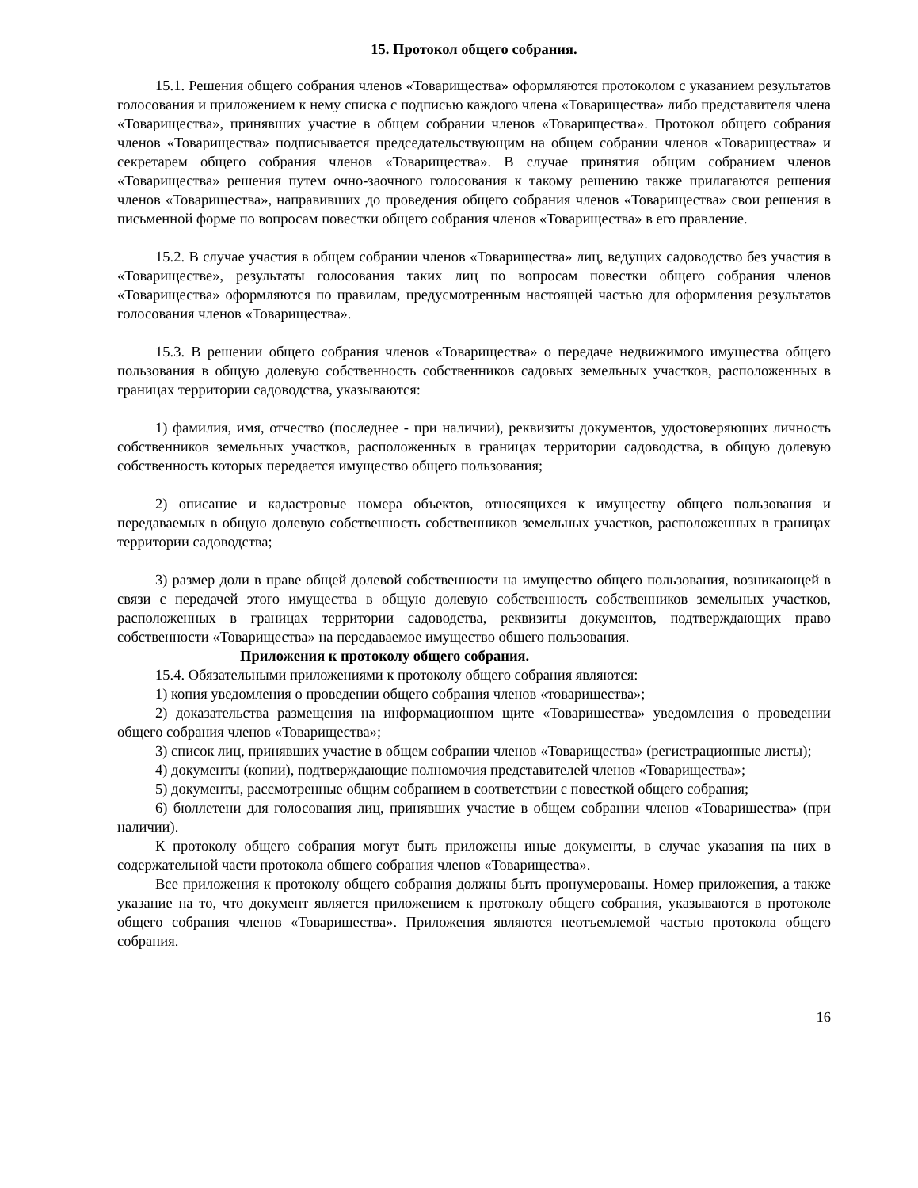15. Протокол общего собрания.
15.1. Решения общего собрания членов «Товарищества» оформляются протоколом с указанием результатов голосования и приложением к нему списка с подписью каждого члена «Товарищества» либо представителя члена «Товарищества», принявших участие в общем собрании членов «Товарищества». Протокол общего собрания членов «Товарищества» подписывается председательствующим на общем собрании членов «Товарищества» и секретарем общего собрания членов «Товарищества». В случае принятия общим собранием членов «Товарищества» решения путем очно-заочного голосования к такому решению также прилагаются решения членов «Товарищества», направивших до проведения общего собрания членов «Товарищества» свои решения в письменной форме по вопросам повестки общего собрания членов «Товарищества» в его правление.
15.2. В случае участия в общем собрании членов «Товарищества» лиц, ведущих садоводство без участия в «Товариществе», результаты голосования таких лиц по вопросам повестки общего собрания членов «Товарищества» оформляются по правилам, предусмотренным настоящей частью для оформления результатов голосования членов «Товарищества».
15.3. В решении общего собрания членов «Товарищества» о передаче недвижимого имущества общего пользования в общую долевую собственность собственников садовых земельных участков, расположенных в границах территории садоводства, указываются:
1) фамилия, имя, отчество (последнее - при наличии), реквизиты документов, удостоверяющих личность собственников земельных участков, расположенных в границах территории садоводства, в общую долевую собственность которых передается имущество общего пользования;
2) описание и кадастровые номера объектов, относящихся к имуществу общего пользования и передаваемых в общую долевую собственность собственников земельных участков, расположенных в границах территории садоводства;
3) размер доли в праве общей долевой собственности на имущество общего пользования, возникающей в связи с передачей этого имущества в общую долевую собственность собственников земельных участков, расположенных в границах территории садоводства, реквизиты документов, подтверждающих право собственности «Товарищества» на передаваемое имущество общего пользования.
Приложения к протоколу общего собрания.
15.4. Обязательными приложениями к протоколу общего собрания являются:
1) копия уведомления о проведении общего собрания членов «товарищества»;
2) доказательства размещения на информационном щите «Товарищества» уведомления о проведении общего собрания членов «Товарищества»;
3) список лиц, принявших участие в общем собрании членов «Товарищества» (регистрационные листы);
4) документы (копии), подтверждающие полномочия представителей членов «Товарищества»;
5) документы, рассмотренные общим собранием в соответствии с повесткой общего собрания;
6) бюллетени для голосования лиц, принявших участие в общем собрании членов «Товарищества» (при наличии).
К протоколу общего собрания могут быть приложены иные документы, в случае указания на них в содержательной части протокола общего собрания членов «Товарищества».
Все приложения к протоколу общего собрания должны быть пронумерованы. Номер приложения, а также указание на то, что документ является приложением к протоколу общего собрания, указываются в протоколе общего собрания членов «Товарищества». Приложения являются неотъемлемой частью протокола общего собрания.
16